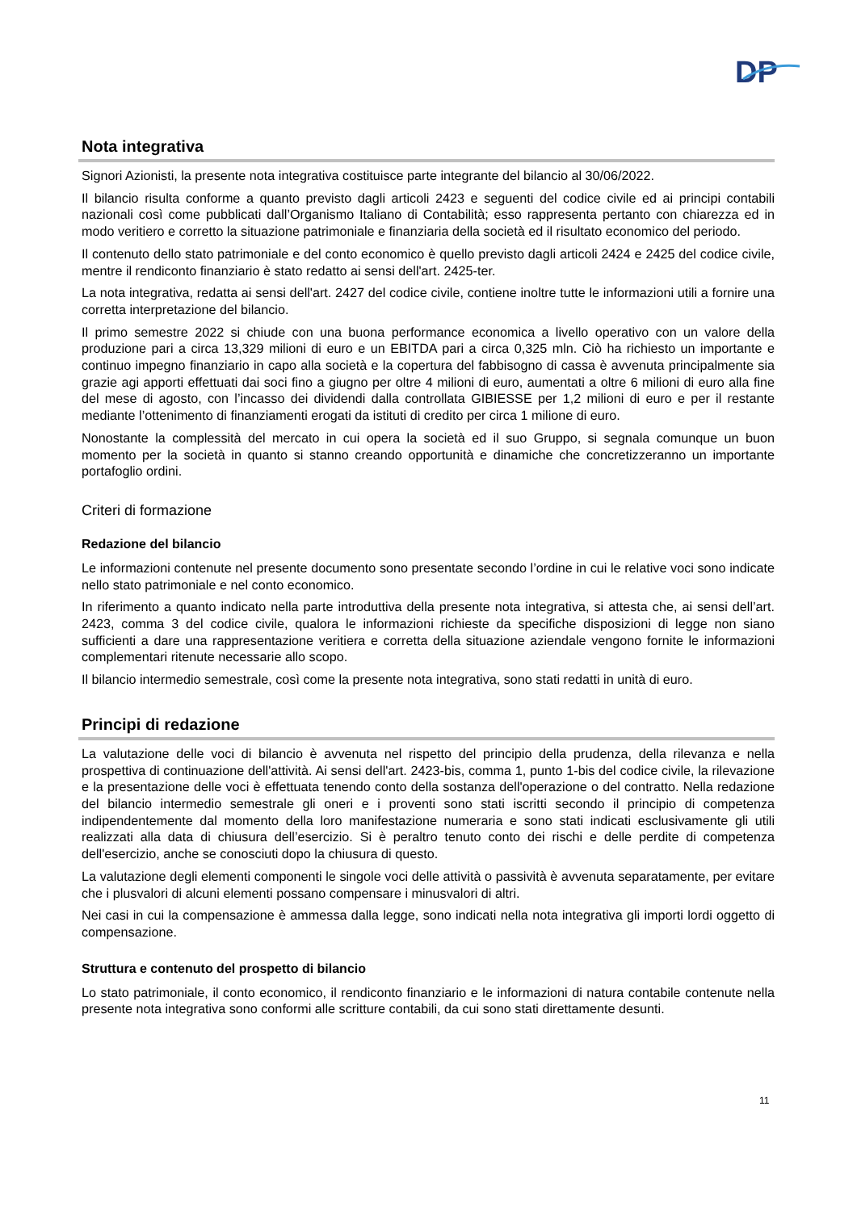DP
Nota integrativa
Signori Azionisti, la presente nota integrativa costituisce parte integrante del bilancio al 30/06/2022.
Il bilancio risulta conforme a quanto previsto dagli articoli 2423 e seguenti del codice civile ed ai principi contabili nazionali così come pubblicati dall’Organismo Italiano di Contabilità; esso rappresenta pertanto con chiarezza ed in modo veritiero e corretto la situazione patrimoniale e finanziaria della società ed il risultato economico del periodo.
Il contenuto dello stato patrimoniale e del conto economico è quello previsto dagli articoli 2424 e 2425 del codice civile, mentre il rendiconto finanziario è stato redatto ai sensi dell'art. 2425-ter.
La nota integrativa, redatta ai sensi dell'art. 2427 del codice civile, contiene inoltre tutte le informazioni utili a fornire una corretta interpretazione del bilancio.
Il primo semestre 2022 si chiude con una buona performance economica a livello operativo con un valore della produzione pari a circa 13,329 milioni di euro e un EBITDA pari a circa 0,325 mln. Ciò ha richiesto un importante e continuo impegno finanziario in capo alla società e la copertura del fabbisogno di cassa è avvenuta principalmente sia grazie agi apporti effettuati dai soci fino a giugno per oltre 4 milioni di euro, aumentati a oltre 6 milioni di euro alla fine del mese di agosto, con l’incasso dei dividendi dalla controllata GIBIESSE per 1,2 milioni di euro e per il restante mediante l’ottenimento di finanziamenti erogati da istituti di credito per circa 1 milione di euro.
Nonostante la complessità del mercato in cui opera la società ed il suo Gruppo, si segnala comunque un buon momento per la società in quanto si stanno creando opportunità e dinamiche che concretizzeranno un importante portafoglio ordini.
Criteri di formazione
Redazione del bilancio
Le informazioni contenute nel presente documento sono presentate secondo l’ordine in cui le relative voci sono indicate nello stato patrimoniale e nel conto economico.
In riferimento a quanto indicato nella parte introduttiva della presente nota integrativa, si attesta che, ai sensi dell’art. 2423, comma 3 del codice civile, qualora le informazioni richieste da specifiche disposizioni di legge non siano sufficienti a dare una rappresentazione veritiera e corretta della situazione aziendale vengono fornite le informazioni complementari ritenute necessarie allo scopo.
Il bilancio intermedio semestrale, così come la presente nota integrativa, sono stati redatti in unità di euro.
Principi di redazione
La valutazione delle voci di bilancio è avvenuta nel rispetto del principio della prudenza, della rilevanza e nella prospettiva di continuazione dell'attività. Ai sensi dell'art. 2423-bis, comma 1, punto 1-bis del codice civile, la rilevazione e la presentazione delle voci è effettuata tenendo conto della sostanza dell'operazione o del contratto. Nella redazione del bilancio intermedio semestrale gli oneri e i proventi sono stati iscritti secondo il principio di competenza indipendentemente dal momento della loro manifestazione numeraria e sono stati indicati esclusivamente gli utili realizzati alla data di chiusura dell’esercizio. Si è peraltro tenuto conto dei rischi e delle perdite di competenza dell'esercizio, anche se conosciuti dopo la chiusura di questo.
La valutazione degli elementi componenti le singole voci delle attività o passività è avvenuta separatamente, per evitare che i plusvalori di alcuni elementi possano compensare i minusvalori di altri.
Nei casi in cui la compensazione è ammessa dalla legge, sono indicati nella nota integrativa gli importi lordi oggetto di compensazione.
Struttura e contenuto del prospetto di bilancio
Lo stato patrimoniale, il conto economico, il rendiconto finanziario e le informazioni di natura contabile contenute nella presente nota integrativa sono conformi alle scritture contabili, da cui sono stati direttamente desunti.
11